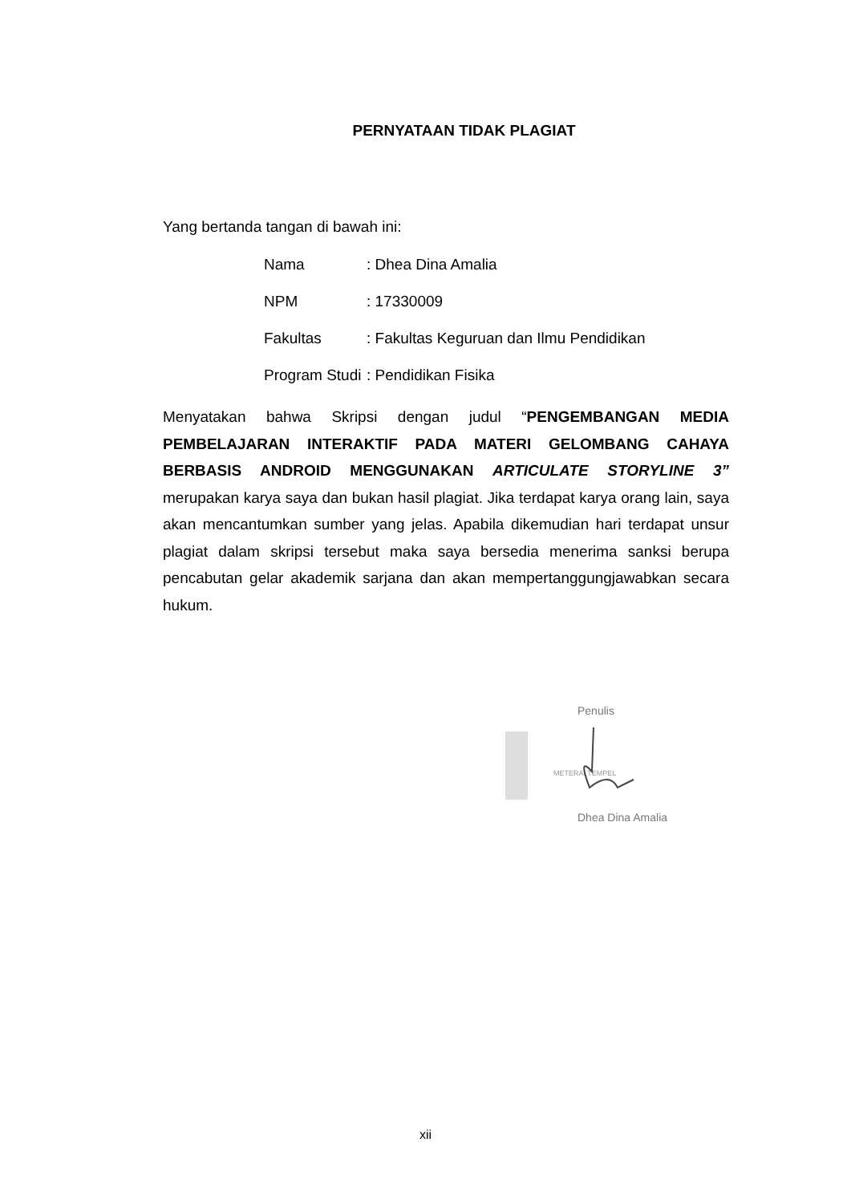PERNYATAAN TIDAK PLAGIAT
Yang bertanda tangan di bawah ini:
| Nama | : Dhea Dina Amalia |
| NPM | : 17330009 |
| Fakultas | : Fakultas Keguruan dan Ilmu Pendidikan |
| Program Studi | : Pendidikan Fisika |
Menyatakan bahwa Skripsi dengan judul “PENGEMBANGAN MEDIA PEMBELAJARAN INTERAKTIF PADA MATERI GELOMBANG CAHAYA BERBASIS ANDROID MENGGUNAKAN ARTICULATE STORYLINE 3” merupakan karya saya dan bukan hasil plagiat. Jika terdapat karya orang lain, saya akan mencantumkan sumber yang jelas. Apabila dikemudian hari terdapat unsur plagiat dalam skripsi tersebut maka saya bersedia menerima sanksi berupa pencabutan gelar akademik sarjana dan akan mempertanggungjawabkan secara hukum.
Penulis
METERAI TEMPEL
Dhea Dina Amalia
xii